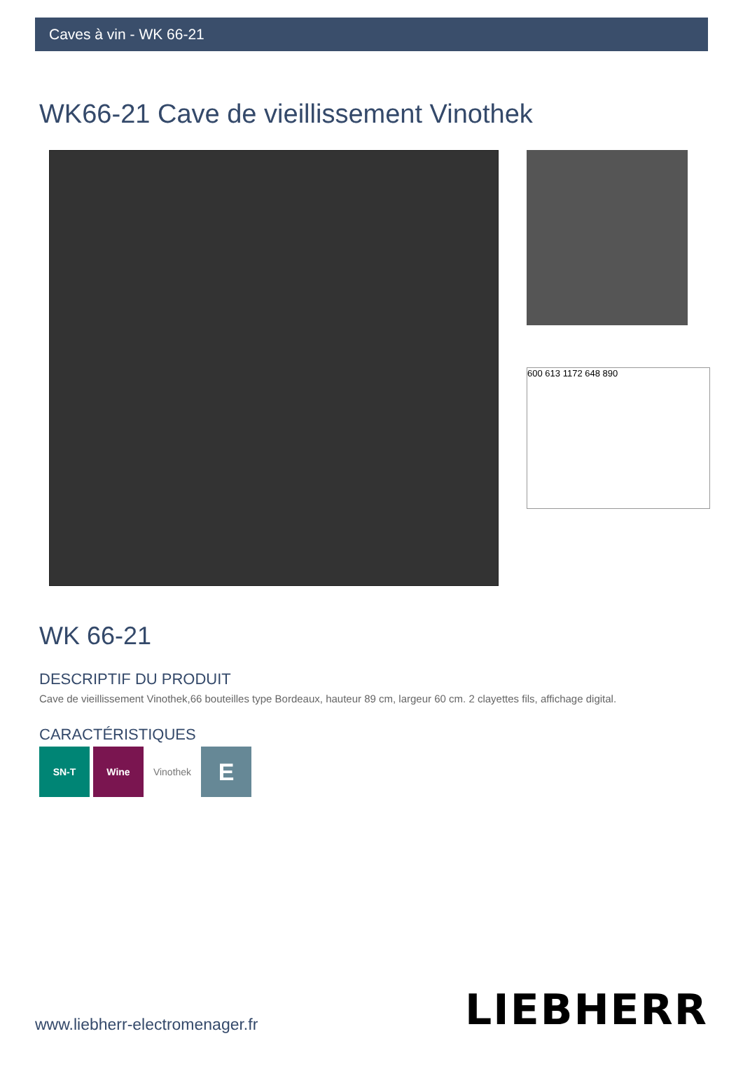Caves à vin - WK 66-21
WK66-21 Cave de vieillissement Vinothek
600 613 1172 648 890
WK 66-21
DESCRIPTIF DU PRODUIT
Cave de vieillissement Vinothek,66 bouteilles type Bordeaux, hauteur 89 cm, largeur 60 cm. 2 clayettes fils, affichage digital.
CARACTÉRISTIQUES
SN-T Wine Vinothek
E
www.liebherr-electromenager.fr
LIEBHERR